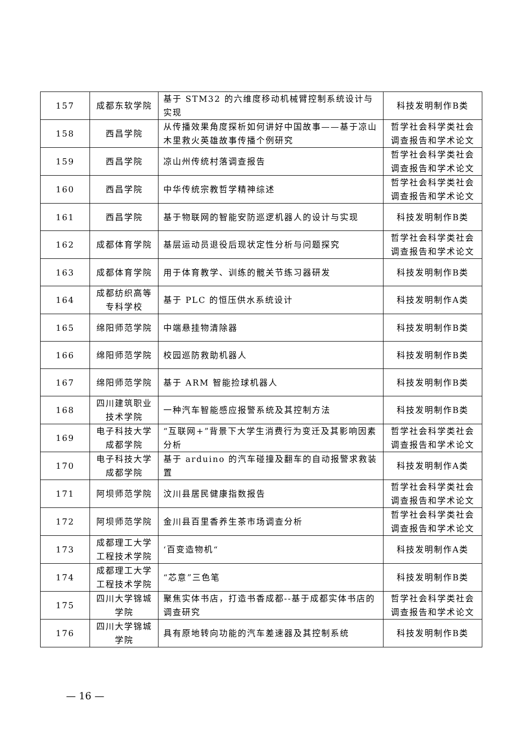| 157 | 成都东软学院 | 基于 STM32 的六维度移动机械臂控制系统设计与实现 | 科技发明制作B类 |
| 158 | 西昌学院 | 从传播效果角度探析如何讲好中国故事——基于凉山木里救火英雄故事传播个例研究 | 哲学社会科学类社会调查报告和学术论文 |
| 159 | 西昌学院 | 凉山州传统村落调查报告 | 哲学社会科学类社会调查报告和学术论文 |
| 160 | 西昌学院 | 中华传统宗教哲学精神综述 | 哲学社会科学类社会调查报告和学术论文 |
| 161 | 西昌学院 | 基于物联网的智能安防巡逻机器人的设计与实现 | 科技发明制作B类 |
| 162 | 成都体育学院 | 基层运动员退役后现状定性分析与问题探究 | 哲学社会科学类社会调查报告和学术论文 |
| 163 | 成都体育学院 | 用于体育教学、训练的髋关节练习器研发 | 科技发明制作B类 |
| 164 | 成都纺织高等专科学校 | 基于 PLC 的恒压供水系统设计 | 科技发明制作A类 |
| 165 | 绵阳师范学院 | 中端悬挂物清除器 | 科技发明制作B类 |
| 166 | 绵阳师范学院 | 校园巡防救助机器人 | 科技发明制作B类 |
| 167 | 绵阳师范学院 | 基于 ARM 智能捡球机器人 | 科技发明制作B类 |
| 168 | 四川建筑职业技术学院 | 一种汽车智能感应报警系统及其控制方法 | 科技发明制作B类 |
| 169 | 电子科技大学成都学院 | “互联网+”背景下大学生消费行为变迁及其影响因素分析 | 哲学社会科学类社会调查报告和学术论文 |
| 170 | 电子科技大学成都学院 | 基于 arduino 的汽车碰撞及翻车的自动报警求救装置 | 科技发明制作A类 |
| 171 | 阿坝师范学院 | 汶川县居民健康指数报告 | 哲学社会科学类社会调查报告和学术论文 |
| 172 | 阿坝师范学院 | 金川县百里香养生茶市场调查分析 | 哲学社会科学类社会调查报告和学术论文 |
| 173 | 成都理工大学工程技术学院 | ‘百变造物机“ | 科技发明制作A类 |
| 174 | 成都理工大学工程技术学院 | “芯意”三色笔 | 科技发明制作B类 |
| 175 | 四川大学锦城学院 | 聚焦实体书店，打造书香成都--基于成都实体书店的调查研究 | 哲学社会科学类社会调查报告和学术论文 |
| 176 | 四川大学锦城学院 | 具有原地转向功能的汽车差速器及其控制系统 | 科技发明制作B类 |
— 16 —